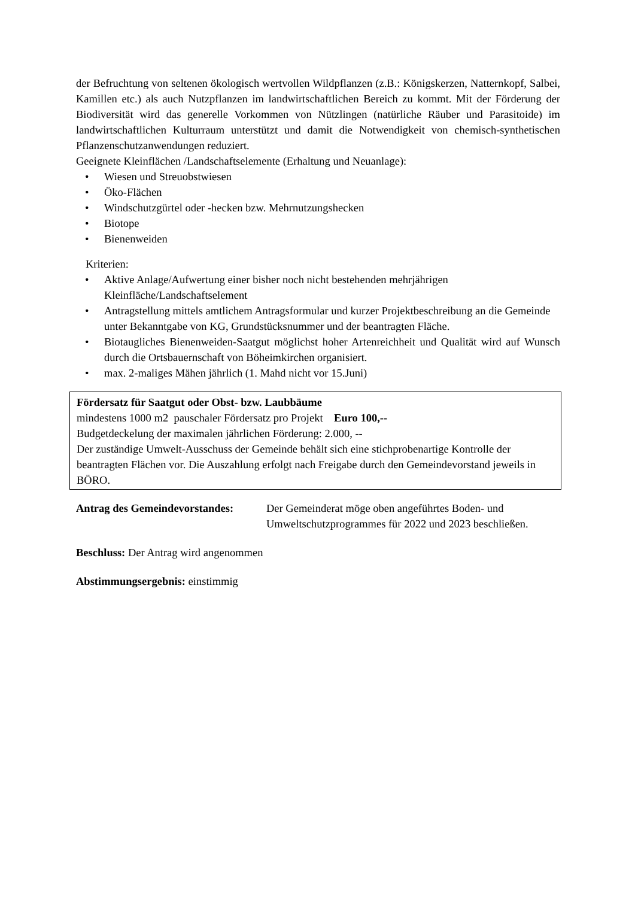der Befruchtung von seltenen ökologisch wertvollen Wildpflanzen (z.B.: Königskerzen, Natternkopf, Salbei, Kamillen etc.) als auch Nutzpflanzen im landwirtschaftlichen Bereich zu kommt. Mit der Förderung der Biodiversität wird das generelle Vorkommen von Nützlingen (natürliche Räuber und Parasitoide) im landwirtschaftlichen Kulturraum unterstützt und damit die Notwendigkeit von chemisch-synthetischen Pflanzenschutzanwendungen reduziert.
Geeignete Kleinflächen /Landschaftselemente (Erhaltung und Neuanlage):
• Wiesen und Streuobstwiesen
• Öko-Flächen
• Windschutzgürtel oder -hecken bzw. Mehrnutzungshecken
• Biotope
• Bienenweiden
Kriterien:
• Aktive Anlage/Aufwertung einer bisher noch nicht bestehenden mehrjährigen Kleinfläche/Landschaftselement
• Antragstellung mittels amtlichem Antragsformular und kurzer Projektbeschreibung an die Gemeinde unter Bekanntgabe von KG, Grundstücksnummer und der beantragten Fläche.
• Biotaugliches Bienenweiden-Saatgut möglichst hoher Artenreichheit und Qualität wird auf Wunsch durch die Ortsbauernschaft von Böheimkirchen organisiert.
• max. 2-maliges Mähen jährlich (1. Mahd nicht vor 15.Juni)
Fördersatz für Saatgut oder Obst- bzw. Laubbäume
mindestens 1000 m2 pauschaler Fördersatz pro Projekt Euro 100,--
Budgetdeckelung der maximalen jährlichen Förderung: 2.000, --
Der zuständige Umwelt-Ausschuss der Gemeinde behält sich eine stichprobenartige Kontrolle der beantragten Flächen vor. Die Auszahlung erfolgt nach Freigabe durch den Gemeindevorstand jeweils in BÖRO.
Antrag des Gemeindevorstandes:
Der Gemeinderat möge oben angeführtes Boden- und Umweltschutzprogrammes für 2022 und 2023 beschließen.
Beschluss: Der Antrag wird angenommen
Abstimmungsergebnis: einstimmig